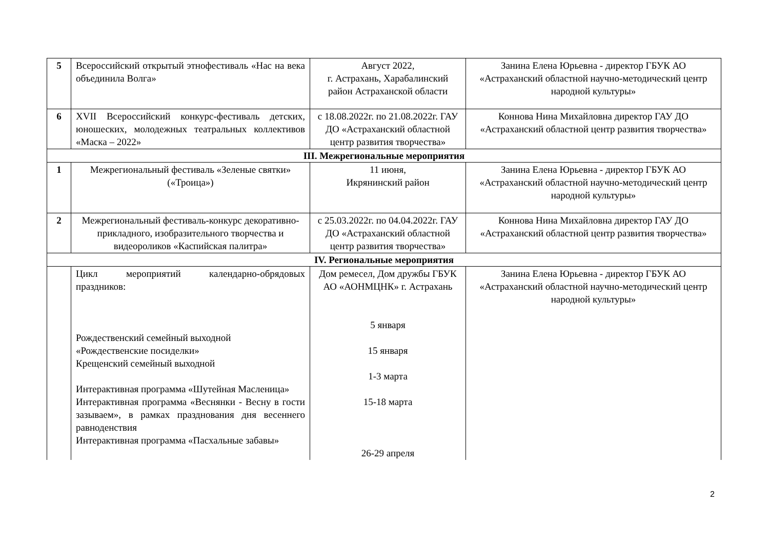| 5 | Всероссийский открытый этнофестиваль «Нас на века объединила Волга» | Август 2022, г. Астрахань, Харабалинский район Астраханской области | Занина Елена Юрьевна - директор ГБУК АО «Астраханский областной научно-методический центр народной культуры» |
| 6 | XVII Всероссийский конкурс-фестиваль детских, юношеских, молодежных театральных коллективов «Маска – 2022» | с 18.08.2022г. по 21.08.2022г. ГАУ ДО «Астраханский областной центр развития творчества» | Коннова Нина Михайловна директор ГАУ ДО «Астраханский областной центр развития творчества» |
| III. Межрегиональные мероприятия | | | |
| 1 | Межрегиональный фестиваль «Зеленые святки» («Троица») | 11 июня, Икрянинский район | Занина Елена Юрьевна - директор ГБУК АО «Астраханский областной научно-методический центр народной культуры» |
| 2 | Межрегиональный фестиваль-конкурс декоративно-прикладного, изобразительного творчества и видеороликов «Каспийская палитра» | с 25.03.2022г. по 04.04.2022г. ГАУ ДО «Астраханский областной центр развития творчества» | Коннова Нина Михайловна директор ГАУ ДО «Астраханский областной центр развития творчества» |
| IV. Региональные мероприятия | | | |
| | Цикл мероприятий календарно-обрядовых праздников: Рождественский семейный выходной «Рождественские посиделки» Крещенский семейный выходной Интерактивная программа «Шутейная Масленица» Интерактивная программа «Веснянки - Весну в гости зазываем», в рамках празднования дня весеннего равноденствия Интерактивная программа «Пасхальные забавы» | Дом ремесел, Дом дружбы ГБУК АО «АОНМЦНК» г. Астрахань 5 января 15 января 1-3 марта 15-18 марта 26-29 апреля | Занина Елена Юрьевна - директор ГБУК АО «Астраханский областной научно-методический центр народной культуры» |
2